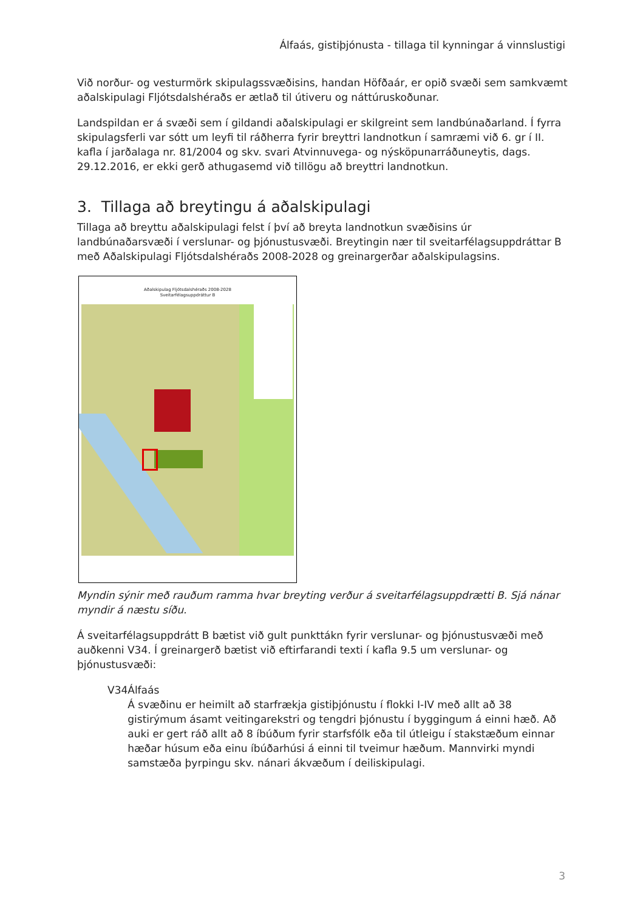Álfaás, gistiþjónusta - tillaga til kynningar á vinnslustigi
Við norður- og vesturmörk skipulagssvæðisins, handan Höfðaár, er opið svæði sem samkvæmt aðalskipulagi Fljótsdalshéraðs er ætlað til útiveru og náttúruskoðunar.
Landspildan er á svæði sem í gildandi aðalskipulagi er skilgreint sem landbúnaðarland. Í fyrra skipulagsferli var sótt um leyfi til ráðherra fyrir breyttri landnotkun í samræmi við 6. gr í II. kafla í jarðalaga nr. 81/2004 og skv. svari Atvinnuvega- og nýsköpunarráðuneytis, dags. 29.12.2016, er ekki gerð athugasemd við tillögu að breyttri landnotkun.
3. Tillaga að breytingu á aðalskipulagi
Tillaga að breyttu aðalskipulagi felst í því að breyta landnotkun svæðisins úr landbúnaðarsvæði í verslunar- og þjónustusvæði. Breytingin nær til sveitarfélagsuppdráttar B með Aðalskipulagi Fljótsdalshéraðs 2008-2028 og greinargerðar aðalskipulagsins.
Aðalskipulag Fljótsdalshéraðs 2008-2028
Sveitarfélagsuppdráttur B
Myndin sýnir með rauðum ramma hvar breyting verður á sveitarfélagsuppdrætti B. Sjá nánar myndir á næstu síðu.
Á sveitarfélagsuppdrátt B bætist við gult punkttákn fyrir verslunar- og þjónustusvæði með auðkenni V34. Í greinargerð bætist við eftirfarandi texti í kafla 9.5 um verslunar- og þjónustusvæði:
V34 Álfaás
Á svæðinu er heimilt að starfrækja gistiþjónustu í flokki I-IV með allt að 38 gistirýmum ásamt veitingarekstri og tengdri þjónustu í byggingum á einni hæð. Að auki er gert ráð allt að 8 íbúðum fyrir starfsfólk eða til útleigu í stakstæðum einnar hæðar húsum eða einu íbúðarhúsi á einni til tveimur hæðum. Mannvirki myndi samstæða þyrpingu skv. nánari ákvæðum í deiliskipulagi.
3